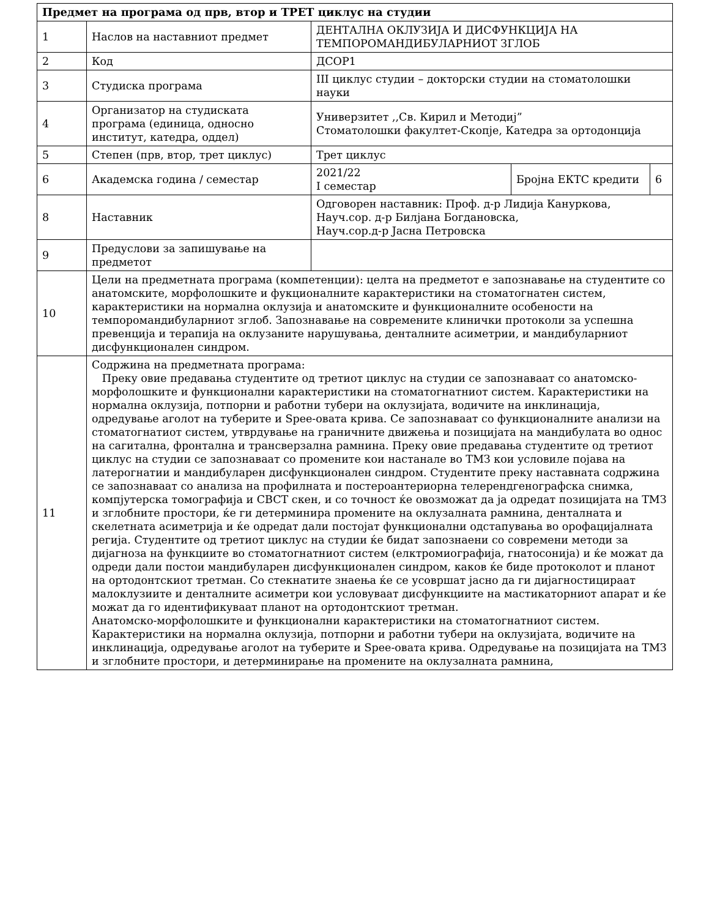| Предмет на програма од прв, втор и ТРЕТ циклус на студии | | | | |
| --- | --- | --- | --- | --- |
| 1 | Наслов на наставниот предмет | ДЕНТАЛНА ОКЛУЗИЈА И ДИСФУНКЦИЈА НА ТЕМПОРОМАНДИБУЛАРНИОТ ЗГЛОБ | | |
| 2 | Код | ДСОР1 | | |
| 3 | Студиска програма | III циклус студии – докторски студии на стоматолошки науки | | |
| 4 | Организатор на студиската програма (единица, односно институт, катедра, оддел) | Универзитет ,,Св. Кирил и Методиј” Стоматолошки факултет-Скопје, Катедра за ортодонција | | |
| 5 | Степен (прв, втор, трет циклус) | Трет циклус | | |
| 6 | Академска година / семестар | 2021/22 I семестар | Бројна ЕКТС кредити | 6 |
| 8 | Наставник | Одговорен наставник: Проф. д-р Лидија Кануркова, Науч.сор. д-р Билјана Богдановска, Науч.сор.д-р Јасна Петровска | | |
| 9 | Предуслови за запишување на предметот | | | |
| 10 | Цели на предметната програма (компетенции): целта на предметот е запознавање на студентите со анатомските, морфолошките и фукционалните карактеристики на стоматогнатен систем, карактеристики на нормална оклузија и анатомските и функционалните особености на темпоромандибуларниот зглоб. Запознавање на современите клинички протоколи за успешна превенција и терапија на оклузаните нарушувања, денталните асиметрии, и мандибуларниот дисфункционален синдром. | | | |
| 11 | Содржина на предметната програма: Преку овие предавања студентите од третиот циклус на студии се запознаваат со анатомско-морфолошките и функционални карактеристики на стоматогнатниот систем. Карактеристики на нормална оклузија, потпорни и работни тубери на оклузијата, водичите на инклинација, одредување аголот на туберите и Spee-овата крива. Се запознаваат со функционалните анализи на стоматогнатиот систем, утврдување на граничните движења и позицијата на мандибулата во однос на сагитална, фронтална и трансверзална рамнина. Преку овие предавања студентите од третиот циклус на студии се запознаваат со промените кои настанале во ТМЗ кои условиле појава на латерогнатии и мандибуларен дисфункционален синдром. Студентите преку наставната содржина се запознаваат со анализа на профилната и постероантериорна телерендгенографска снимка, компјутерска томографија и CBCT скен, и со точност ќе овозможат да ја одредат позицијата на ТМЗ и зглобните простори, ќе ги детерминира промените на оклузалната рамнина, денталната и скелетната асиметрија и ќе одредат дали постојат функционални одстапувања во орофацијалната регија. Студентите од третиот циклус на студии ќе бидат запознаени со современи методи за дијагноза на функциите во стоматогнатниот систем (елктромиографија, гнатосонија) и ќе можат да одреди дали постои мандибуларен дисфункционален синдром, каков ќе биде протоколот и планот на ортодонтскиот третман. Со стекнатите знаења ќе се усовршат јасно да ги дијагностицираат малоклузиите и денталните асиметри кои условуваат дисфункциите на мастикаторниот апарат и ќе можат да го идентификуваат планот на ортодонтскиот третман. Анатомско-морфолошките и функционални карактеристики на стоматогнатниот систем. Карактеристики на нормална оклузија, потпорни и работни тубери на оклузијата, водичите на инклинација, одредување аголот на туберите и Spee-овата крива. Одредување на позицијата на ТМЗ и зглобните простори, и детерминирање на промените на оклузалната рамнина, | | | |